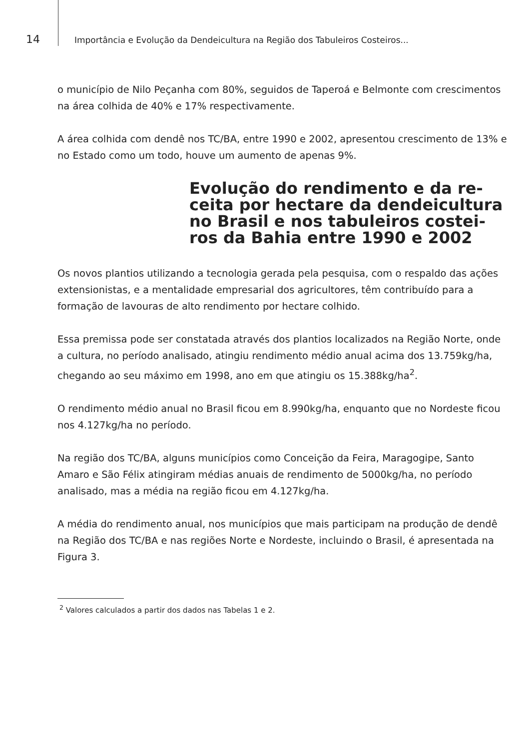14
Importância e Evolução da Dendeicultura na Região dos Tabuleiros Costeiros...
o município de Nilo Peçanha com 80%, seguidos de Taperoá e Belmonte com crescimentos na área colhida de 40% e 17% respectivamente.
A área colhida com dendê nos TC/BA, entre 1990 e 2002, apresentou crescimento de 13% e no Estado como um todo, houve um aumento de apenas 9%.
Evolução do rendimento e da re-
ceita por hectare da dendeicultura
no Brasil e nos tabuleiros costei-
ros da Bahia entre 1990 e 2002
Os novos plantios utilizando a tecnologia gerada pela pesquisa, com o respaldo das ações extensionistas, e a mentalidade empresarial dos agricultores, têm contribuído para a formação de lavouras de alto rendimento por hectare colhido.
Essa premissa pode ser constatada através dos plantios localizados na Região Norte, onde a cultura, no período analisado, atingiu rendimento médio anual acima dos 13.759kg/ha, chegando ao seu máximo em 1998, ano em que atingiu os 15.388kg/ha<sup>2</sup>.
O rendimento médio anual no Brasil ficou em 8.990kg/ha, enquanto que no Nordeste ficou nos 4.127kg/ha no período.
Na região dos TC/BA, alguns municípios como Conceição da Feira, Maragogipe, Santo Amaro e São Félix atingiram médias anuais de rendimento de 5000kg/ha, no período analisado, mas a média na região ficou em 4.127kg/ha.
A média do rendimento anual, nos municípios que mais participam na produção de dendê na Região dos TC/BA e nas regiões Norte e Nordeste, incluindo o Brasil, é apresentada na Figura 3.
<sup>2</sup> Valores calculados a partir dos dados nas Tabelas 1 e 2.